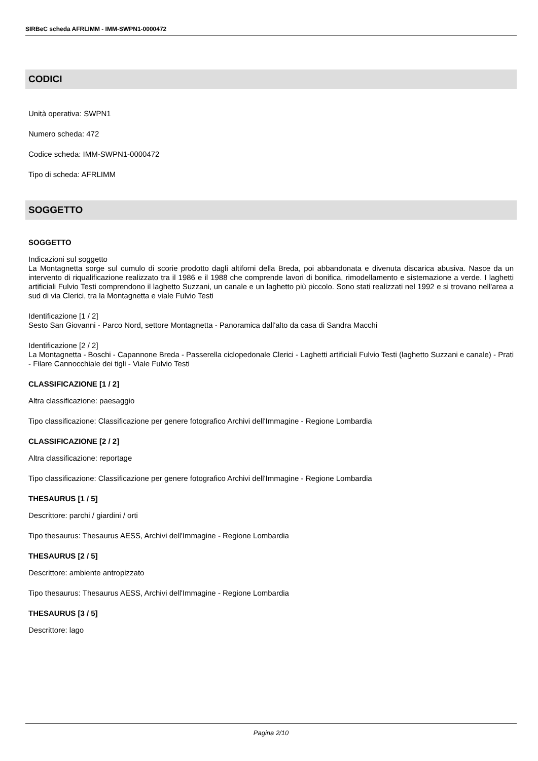SIRBeC scheda AFRLIMM - IMM-SWPN1-0000472
CODICI
Unità operativa: SWPN1
Numero scheda: 472
Codice scheda: IMM-SWPN1-0000472
Tipo di scheda: AFRLIMM
SOGGETTO
SOGGETTO
Indicazioni sul soggetto
La Montagnetta sorge sul cumulo di scorie prodotto dagli altiforni della Breda, poi abbandonata e divenuta discarica abusiva. Nasce da un intervento di riqualificazione realizzato tra il 1986 e il 1988 che comprende lavori di bonifica, rimodellamento e sistemazione a verde. I laghetti artificiali Fulvio Testi comprendono il laghetto Suzzani, un canale e un laghetto più piccolo. Sono stati realizzati nel 1992 e si trovano nell'area a sud di via Clerici, tra la Montagnetta e viale Fulvio Testi
Identificazione [1 / 2]
Sesto San Giovanni - Parco Nord, settore Montagnetta - Panoramica dall'alto da casa di Sandra Macchi
Identificazione [2 / 2]
La Montagnetta - Boschi - Capannone Breda - Passerella ciclopedonale Clerici - Laghetti artificiali Fulvio Testi (laghetto Suzzani e canale) - Prati - Filare Cannocchiale dei tigli - Viale Fulvio Testi
CLASSIFICAZIONE [1 / 2]
Altra classificazione: paesaggio
Tipo classificazione: Classificazione per genere fotografico Archivi dell'Immagine - Regione Lombardia
CLASSIFICAZIONE [2 / 2]
Altra classificazione: reportage
Tipo classificazione: Classificazione per genere fotografico Archivi dell'Immagine - Regione Lombardia
THESAURUS [1 / 5]
Descrittore: parchi / giardini / orti
Tipo thesaurus: Thesaurus AESS, Archivi dell'Immagine - Regione Lombardia
THESAURUS [2 / 5]
Descrittore: ambiente antropizzato
Tipo thesaurus: Thesaurus AESS, Archivi dell'Immagine - Regione Lombardia
THESAURUS [3 / 5]
Descrittore: lago
Pagina 2/10